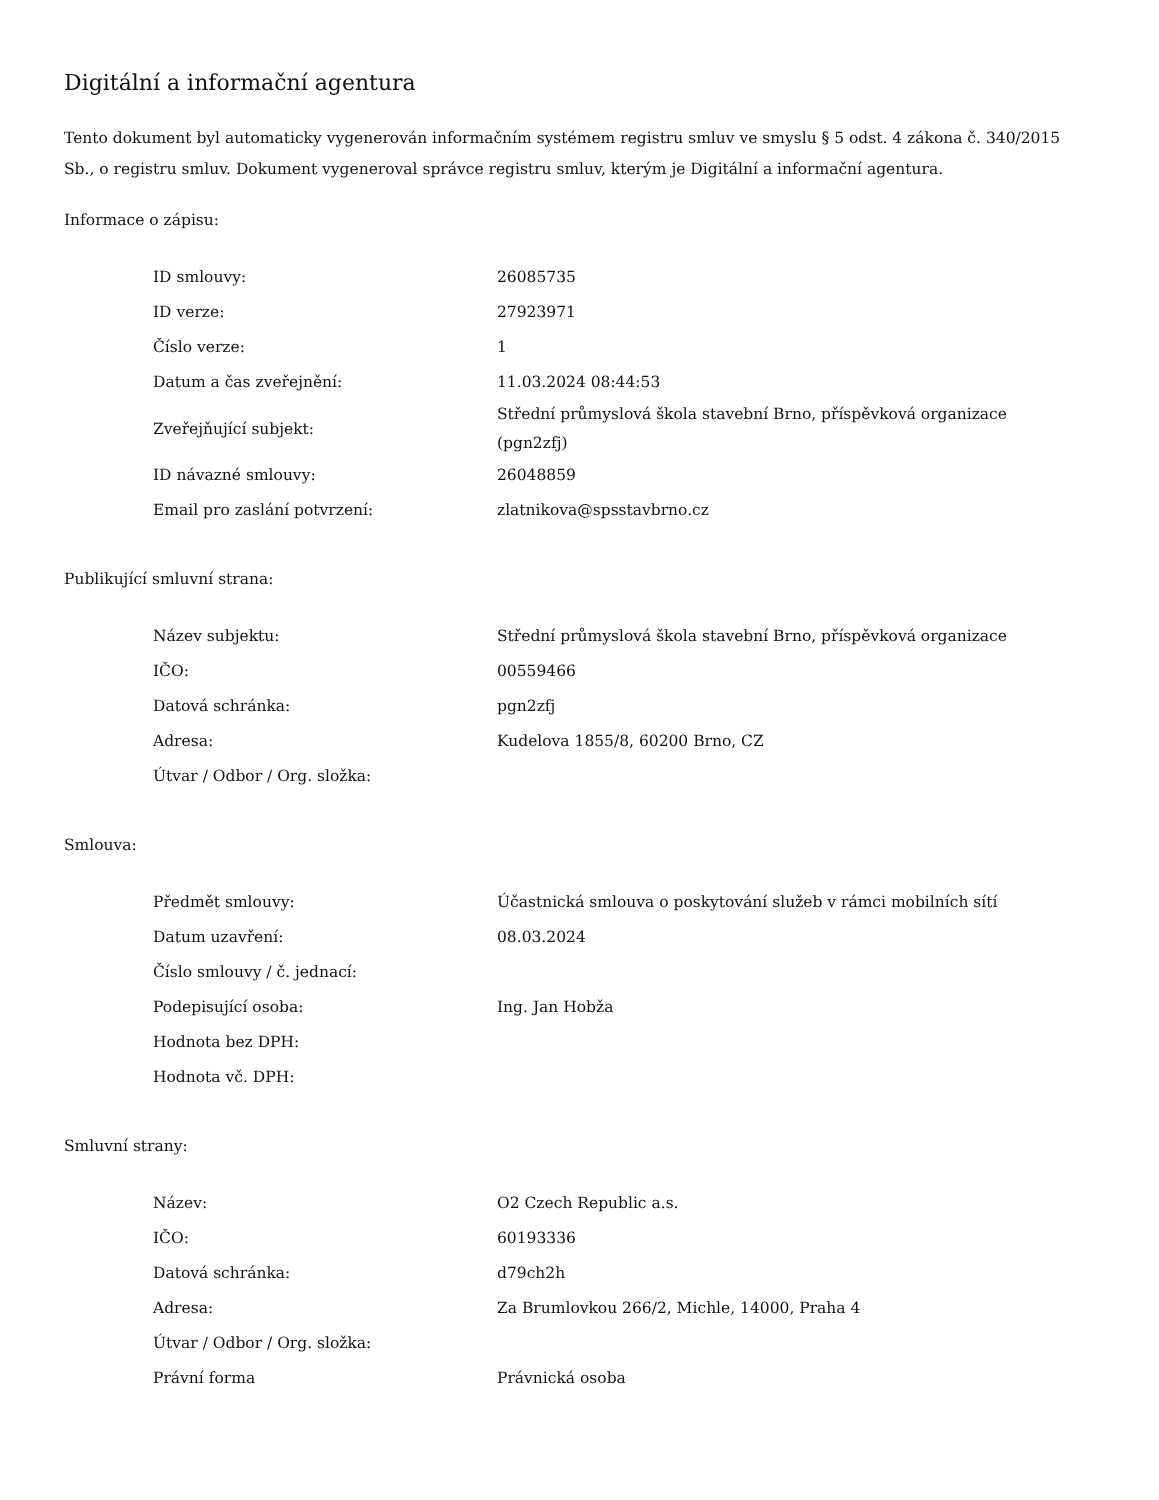Digitální a informační agentura
Tento dokument byl automaticky vygenerován informačním systémem registru smluv ve smyslu § 5 odst. 4 zákona č. 340/2015 Sb., o registru smluv. Dokument vygeneroval správce registru smluv, kterým je Digitální a informační agentura.
Informace o zápisu:
| ID smlouvy: | 26085735 |
| ID verze: | 27923971 |
| Číslo verze: | 1 |
| Datum a čas zveřejnění: | 11.03.2024 08:44:53 |
| Zveřejňující subjekt: | Střední průmyslová škola stavební Brno, příspěvková organizace (pgn2zfj) |
| ID návazné smlouvy: | 26048859 |
| Email pro zaslání potvrzení: | zlatnikova@spsstavbrno.cz |
Publikující smluvní strana:
| Název subjektu: | Střední průmyslová škola stavební Brno, příspěvková organizace |
| IČO: | 00559466 |
| Datová schránka: | pgn2zfj |
| Adresa: | Kudelova 1855/8, 60200 Brno, CZ |
| Útvar / Odbor / Org. složka: | |
Smlouva:
| Předmět smlouvy: | Účastnická smlouva o poskytování služeb v rámci mobilních sítí |
| Datum uzavření: | 08.03.2024 |
| Číslo smlouvy / č. jednací: | |
| Podepisující osoba: | Ing. Jan Hobža |
| Hodnota bez DPH: | |
| Hodnota vč. DPH: | |
Smluvní strany:
| Název: | O2 Czech Republic a.s. |
| IČO: | 60193336 |
| Datová schránka: | d79ch2h |
| Adresa: | Za Brumlovkou 266/2, Michle, 14000, Praha 4 |
| Útvar / Odbor / Org. složka: | |
| Právní forma | Právnická osoba |